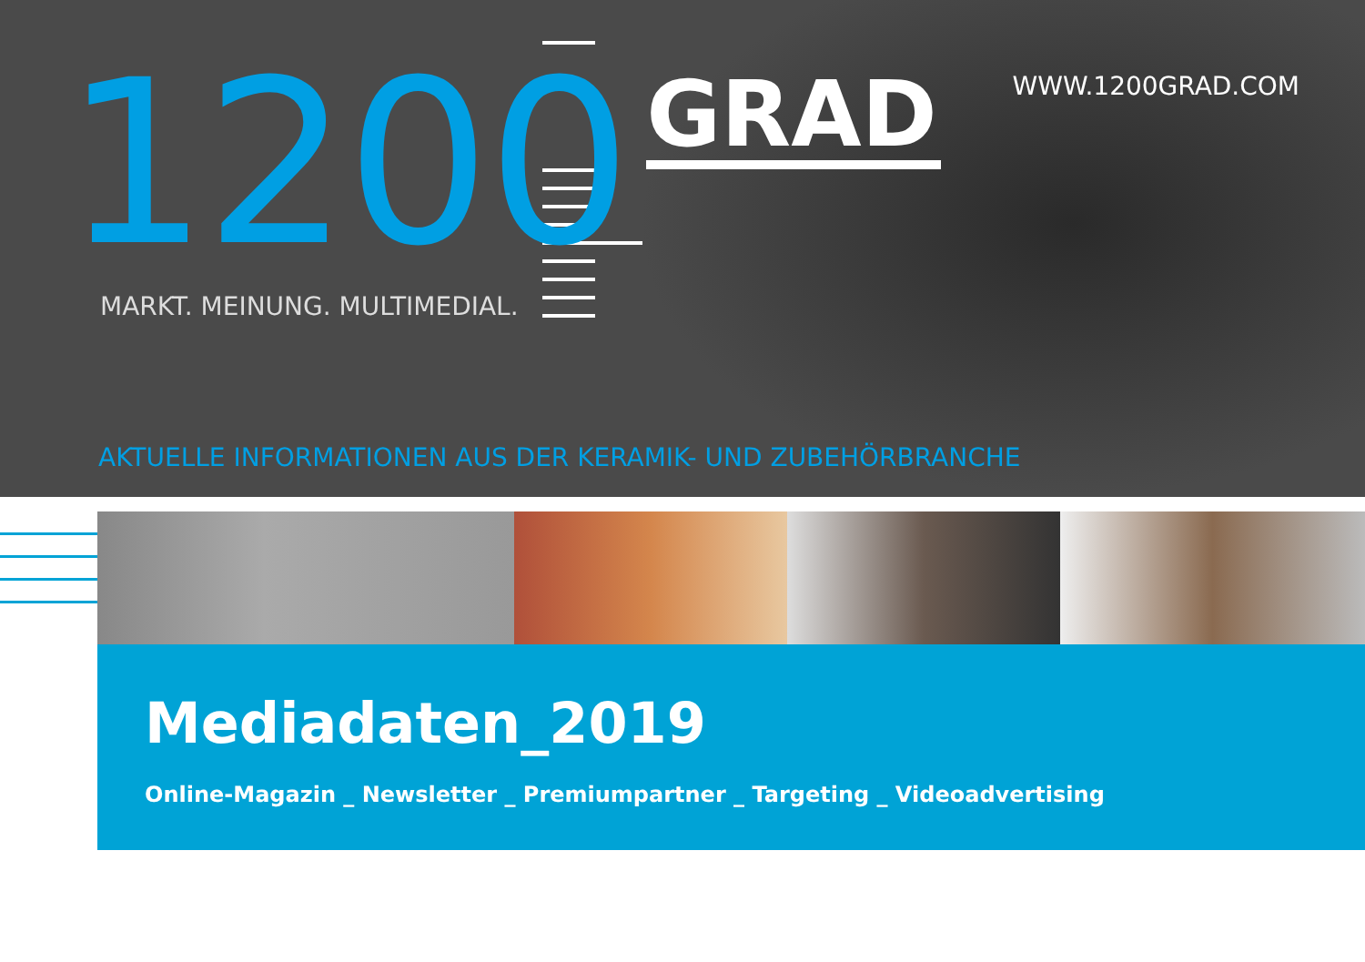1200
GRAD
WWW.1200GRAD.COM
MARKT. MEINUNG. MULTIMEDIAL.
AKTUELLE INFORMATIONEN AUS DER KERAMIK- UND ZUBEHÖRBRANCHE
Mediadaten_2019
Online-Magazin _ Newsletter _ Premiumpartner _ Targeting _ Videoadvertising